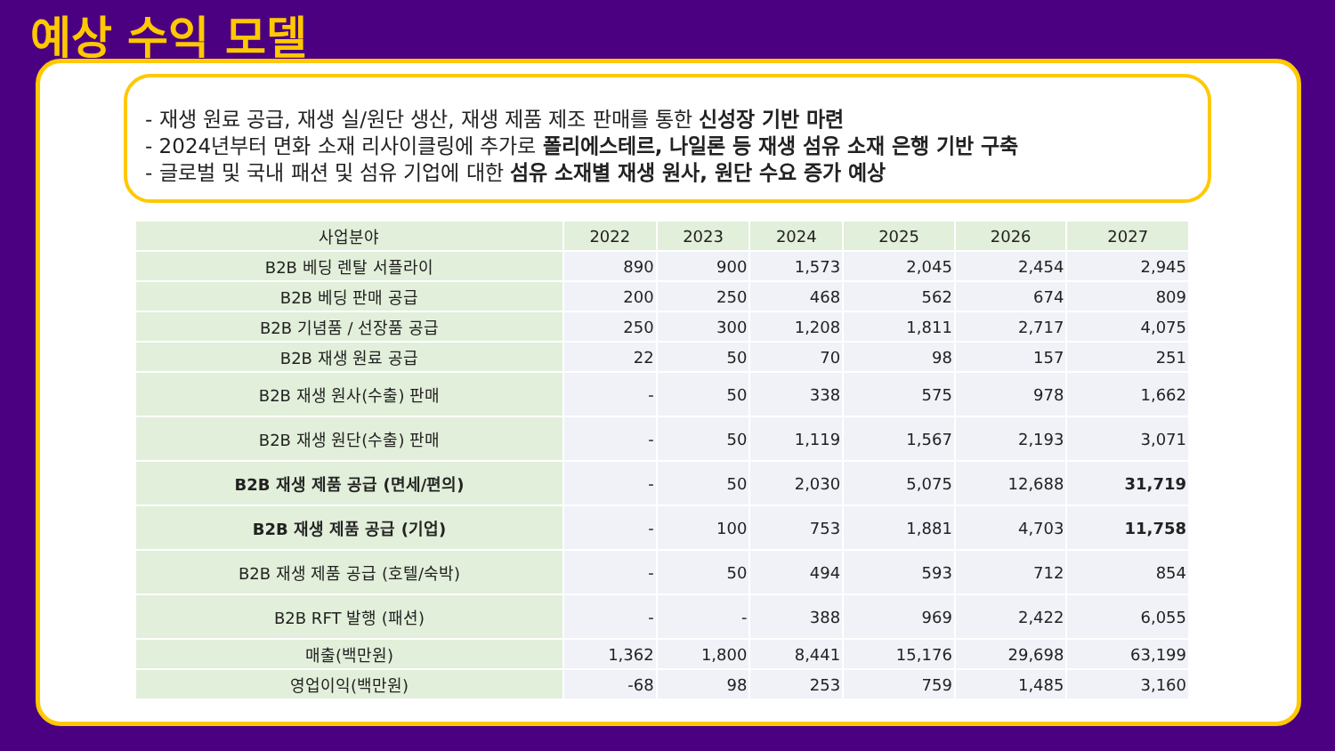예상 수익 모델
- 재생 원료 공급, 재생 실/원단 생산, 재생 제품 제조 판매를 통한 신성장 기반 마련
- 2024년부터 면화 소재 리사이클링에 추가로 폴리에스테르, 나일론 등 재생 섬유 소재 은행 기반 구축
- 글로벌 및 국내 패션 및 섬유 기업에 대한 섬유 소재별 재생 원사, 원단 수요 증가 예상
| 사업분야 | 2022 | 2023 | 2024 | 2025 | 2026 | 2027 |
| --- | --- | --- | --- | --- | --- | --- |
| B2B 베딩 렌탈 서플라이 | 890 | 900 | 1,573 | 2,045 | 2,454 | 2,945 |
| B2B 베딩 판매 공급 | 200 | 250 | 468 | 562 | 674 | 809 |
| B2B 기념품 / 선장품 공급 | 250 | 300 | 1,208 | 1,811 | 2,717 | 4,075 |
| B2B 재생 원료 공급 | 22 | 50 | 70 | 98 | 157 | 251 |
| B2B 재생 원사(수출) 판매 | - | 50 | 338 | 575 | 978 | 1,662 |
| B2B 재생 원단(수출) 판매 | - | 50 | 1,119 | 1,567 | 2,193 | 3,071 |
| B2B 재생 제품 공급 (면세/편의) | - | 50 | 2,030 | 5,075 | 12,688 | 31,719 |
| B2B 재생 제품 공급 (기업) | - | 100 | 753 | 1,881 | 4,703 | 11,758 |
| B2B 재생 제품 공급 (호텔/숙박) | - | 50 | 494 | 593 | 712 | 854 |
| B2B RFT 발행 (패션) | - | - | 388 | 969 | 2,422 | 6,055 |
| 매출(백만원) | 1,362 | 1,800 | 8,441 | 15,176 | 29,698 | 63,199 |
| 영업이익(백만원) | -68 | 98 | 253 | 759 | 1,485 | 3,160 |